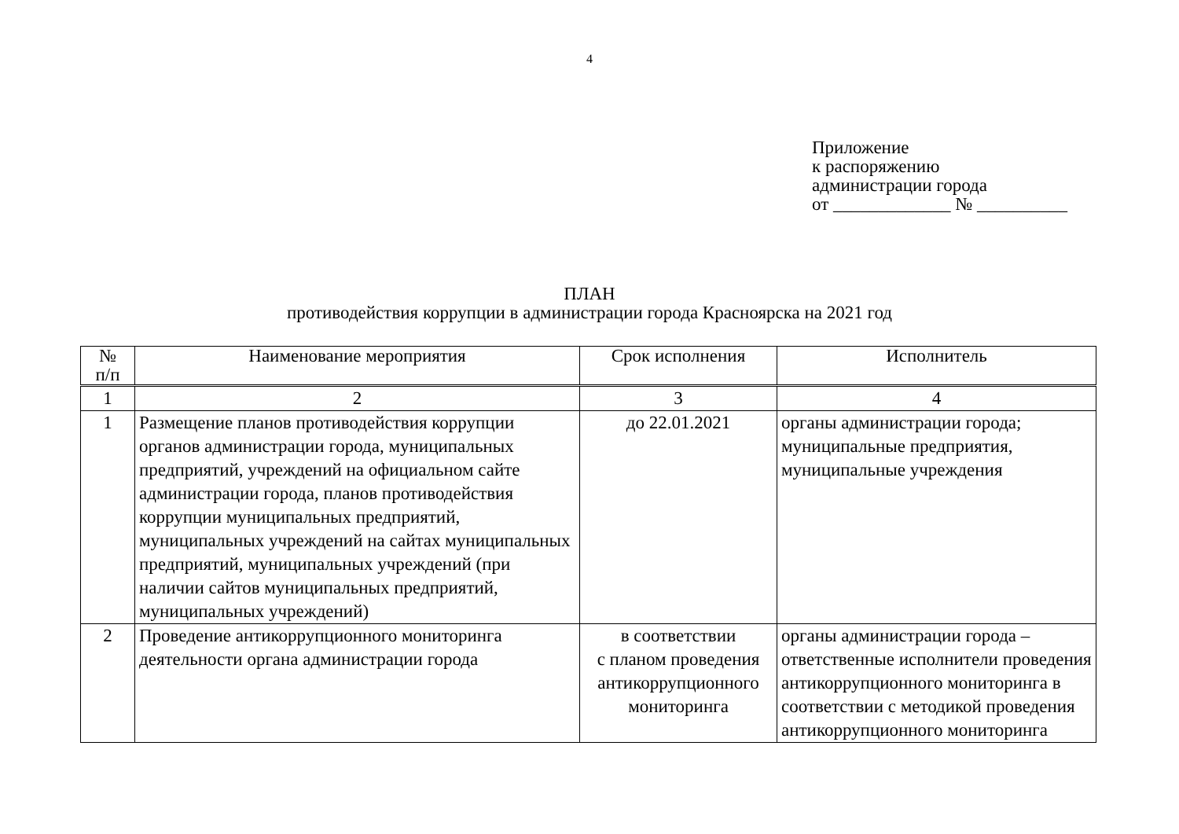4
Приложение
к распоряжению
администрации города
от _____________ № __________
ПЛАН
противодействия коррупции в администрации города Красноярска на 2021 год
| № п/п | Наименование мероприятия | Срок исполнения | Исполнитель |
| --- | --- | --- | --- |
| 1 | 2 | 3 | 4 |
| 1 | Размещение планов противодействия коррупции органов администрации города, муниципальных предприятий, учреждений на официальном сайте администрации города, планов противодействия коррупции муниципальных предприятий, муниципальных учреждений на сайтах муниципальных предприятий, муниципальных учреждений (при наличии сайтов муниципальных предприятий, муниципальных учреждений) | до 22.01.2021 | органы администрации города; муниципальные предприятия, муниципальные учреждения |
| 2 | Проведение антикоррупционного мониторинга деятельности органа администрации города | в соответствии с планом проведения антикоррупционного мониторинга | органы администрации города – ответственные исполнители проведения антикоррупционного мониторинга в соответствии с методикой проведения антикоррупционного мониторинга |